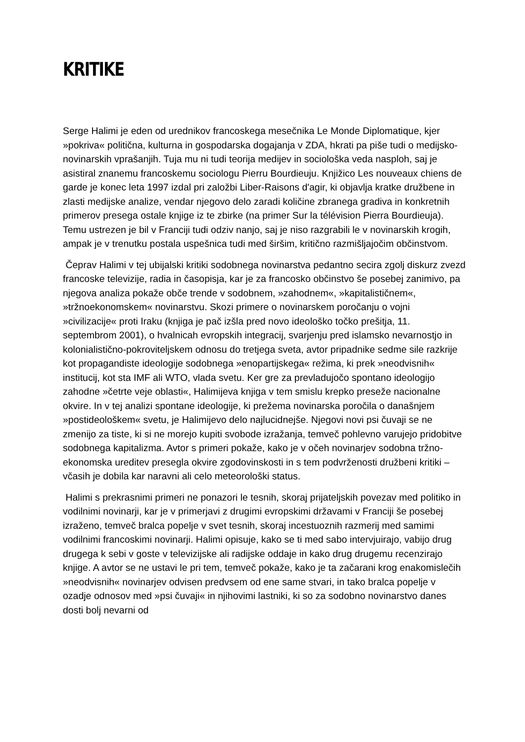KRITIKE
Serge Halimi je eden od urednikov francoskega mesečnika Le Monde Diplomatique, kjer »pokriva« politična, kulturna in gospodarska dogajanja v ZDA, hkrati pa piše tudi o medijsko-novinarskih vprašanjih. Tuja mu ni tudi teorija medijev in sociološka veda nasploh, saj je asistiral znanemu francoskemu sociologu Pierru Bourdieuju. Knjižico Les nouveaux chiens de garde je konec leta 1997 izdal pri založbi Liber-Raisons d'agir, ki objavlja kratke družbene in zlasti medijske analize, vendar njegovo delo zaradi količine zbranega gradiva in konkretnih primerov presega ostale knjige iz te zbirke (na primer Sur la télévision Pierra Bourdieuja). Temu ustrezen je bil v Franciji tudi odziv nanjo, saj je niso razgrabili le v novinarskih krogih, ampak je v trenutku postala uspešnica tudi med širšim, kritično razmišljajočim občinstvom.
Čeprav Halimi v tej ubijalski kritiki sodobnega novinarstva pedantno secira zgolj diskurz zvezd francoske televizije, radia in časopisja, kar je za francosko občinstvo še posebej zanimivo, pa njegova analiza pokaže obče trende v sodobnem, »zahodnem«, »kapitalističnem«, »tržnoekonomskem« novinarstvu. Skozi primere o novinarskem poročanju o vojni »civilizacije« proti Iraku (knjiga je pač izšla pred novo ideološko točko prešitja, 11. septembrom 2001), o hvalnicah evropskih integracij, svarjenju pred islamsko nevarnostjo in kolonialistično-pokroviteljskem odnosu do tretjega sveta, avtor pripadnike sedme sile razkrije kot propagandiste ideologije sodobnega »enopartijskega« režima, ki prek »neodvisnih« institucij, kot sta IMF ali WTO, vlada svetu. Ker gre za prevladujočo spontano ideologijo zahodne »četrte veje oblasti«, Halimijeva knjiga v tem smislu krepko preseže nacionalne okvire. In v tej analizi spontane ideologije, ki prežema novinarska poročila o današnjem »postideološkem« svetu, je Halimijevo delo najlucidnejše. Njegovi novi psi čuvaji se ne zmenijo za tiste, ki si ne morejo kupiti svobode izražanja, temveč pohlevno varujejo pridobitve sodobnega kapitalizma. Avtor s primeri pokaže, kako je v očeh novinarjev sodobna tržno-ekonomska ureditev presegla okvire zgodovinskosti in s tem podvrženosti družbeni kritiki – včasih je dobila kar naravni ali celo meteorološki status.
Halimi s prekrasnimi primeri ne ponazori le tesnih, skoraj prijateljskih povezav med politiko in vodilnimi novinarji, kar je v primerjavi z drugimi evropskimi državami v Franciji še posebej izraženo, temveč bralca popelje v svet tesnih, skoraj incestuoznih razmerij med samimi vodilnimi francoskimi novinarji. Halimi opisuje, kako se ti med sabo intervjuirajo, vabijo drug drugega k sebi v goste v televizijske ali radijske oddaje in kako drug drugemu recenzirajo knjige. A avtor se ne ustavi le pri tem, temveč pokaže, kako je ta začarani krog enakomislečih »neodvisnih« novinarjev odvisen predvsem od ene same stvari, in tako bralca popelje v ozadje odnosov med »psi čuvaji« in njihovimi lastniki, ki so za sodobno novinarstvo danes dosti bolj nevarni od